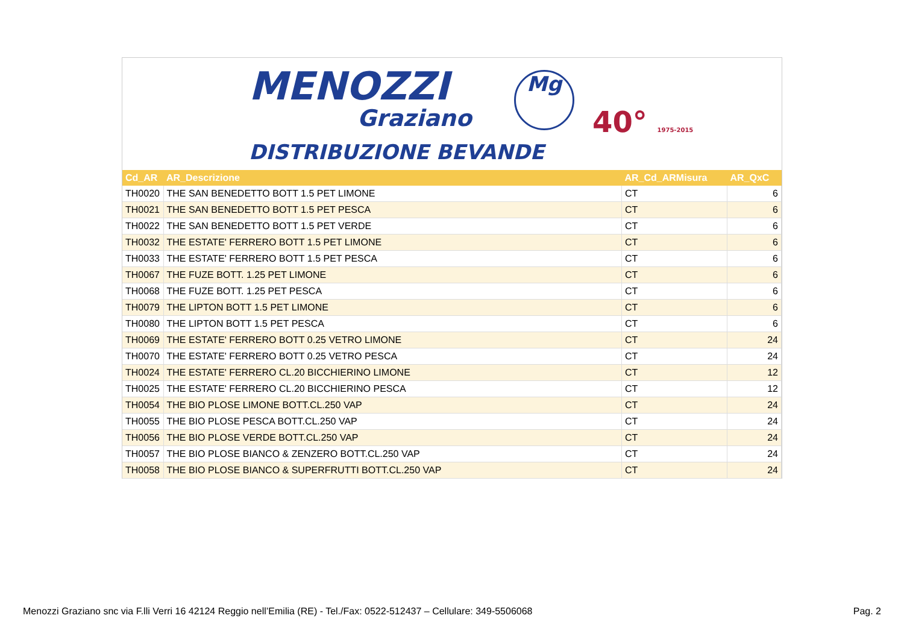MENOZZI
Graziano
DISTRIBUZIONE BEVANDE
Mg
40° 1975-2015
| Cd_AR | AR_Descrizione | AR_Cd_ARMisura | AR_QxC |
| --- | --- | --- | --- |
| TH0020 | THE SAN BENEDETTO BOTT 1.5 PET LIMONE | CT | 6 |
| TH0021 | THE SAN BENEDETTO BOTT 1.5 PET PESCA | CT | 6 |
| TH0022 | THE SAN BENEDETTO BOTT 1.5 PET VERDE | CT | 6 |
| TH0032 | THE ESTATE' FERRERO BOTT 1.5 PET LIMONE | CT | 6 |
| TH0033 | THE ESTATE' FERRERO BOTT 1.5 PET PESCA | CT | 6 |
| TH0067 | THE FUZE BOTT. 1.25 PET LIMONE | CT | 6 |
| TH0068 | THE FUZE BOTT. 1.25 PET PESCA | CT | 6 |
| TH0079 | THE LIPTON BOTT 1.5 PET LIMONE | CT | 6 |
| TH0080 | THE LIPTON BOTT 1.5 PET PESCA | CT | 6 |
| TH0069 | THE ESTATE' FERRERO BOTT 0.25 VETRO LIMONE | CT | 24 |
| TH0070 | THE ESTATE' FERRERO BOTT 0.25 VETRO PESCA | CT | 24 |
| TH0024 | THE ESTATE' FERRERO CL.20 BICCHIERINO LIMONE | CT | 12 |
| TH0025 | THE ESTATE' FERRERO CL.20 BICCHIERINO PESCA | CT | 12 |
| TH0054 | THE BIO PLOSE LIMONE BOTT.CL.250 VAP | CT | 24 |
| TH0055 | THE BIO PLOSE PESCA BOTT.CL.250 VAP | CT | 24 |
| TH0056 | THE BIO PLOSE VERDE BOTT.CL.250 VAP | CT | 24 |
| TH0057 | THE BIO PLOSE BIANCO & ZENZERO BOTT.CL.250 VAP | CT | 24 |
| TH0058 | THE BIO PLOSE BIANCO & SUPERFRUTTI BOTT.CL.250 VAP | CT | 24 |
Menozzi Graziano snc via F.lli Verri 16 42124 Reggio nell’Emilia (RE) - Tel./Fax: 0522-512437 – Cellulare: 349-5506068 Pag. 2